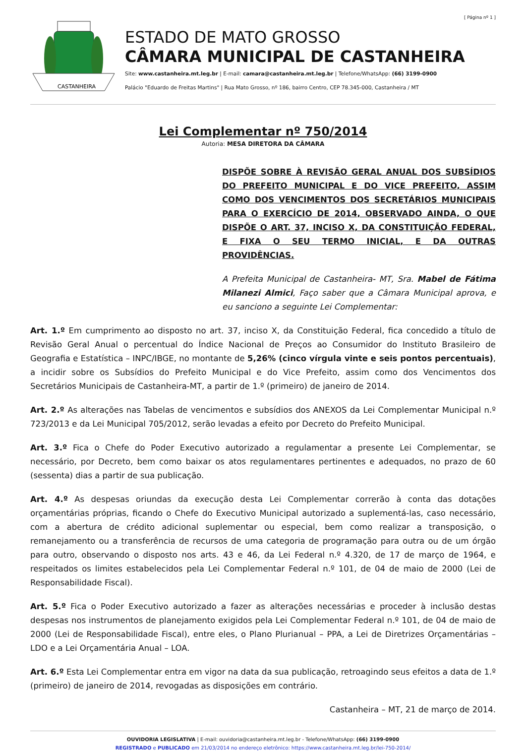[ Página nº 1 ]
CASTANHEIRA
ESTADO DE MATO GROSSO
CÂMARA MUNICIPAL DE CASTANHEIRA
Site: www.castanheira.mt.leg.br | E-mail: camara@castanheira.mt.leg.br | Telefone/WhatsApp: (66) 3199-0900
Palácio "Eduardo de Freitas Martins" | Rua Mato Grosso, nº 186, bairro Centro, CEP 78.345-000, Castanheira / MT
Lei Complementar nº 750/2014
Autoria: MESA DIRETORA DA CÂMARA
DISPÕE SOBRE À REVISÃO GERAL ANUAL DOS SUBSÍDIOS DO PREFEITO MUNICIPAL E DO VICE PREFEITO, ASSIM COMO DOS VENCIMENTOS DOS SECRETÁRIOS MUNICIPAIS PARA O EXERCÍCIO DE 2014, OBSERVADO AINDA, O QUE DISPÕE O ART. 37, INCISO X, DA CONSTITUIÇÃO FEDERAL, E FIXA O SEU TERMO INICIAL, E DA OUTRAS PROVIDÊNCIAS.
A Prefeita Municipal de Castanheira- MT, Sra. Mabel de Fátima Milanezi Almici, Faço saber que a Câmara Municipal aprova, e eu sanciono a seguinte Lei Complementar:
Art. 1.º Em cumprimento ao disposto no art. 37, inciso X, da Constituição Federal, fica concedido a título de Revisão Geral Anual o percentual do Índice Nacional de Preços ao Consumidor do Instituto Brasileiro de Geografia e Estatística – INPC/IBGE, no montante de 5,26% (cinco vírgula vinte e seis pontos percentuais), a incidir sobre os Subsídios do Prefeito Municipal e do Vice Prefeito, assim como dos Vencimentos dos Secretários Municipais de Castanheira-MT, a partir de 1.º (primeiro) de janeiro de 2014.
Art. 2.º As alterações nas Tabelas de vencimentos e subsídios dos ANEXOS da Lei Complementar Municipal n.º 723/2013 e da Lei Municipal 705/2012, serão levadas a efeito por Decreto do Prefeito Municipal.
Art. 3.º Fica o Chefe do Poder Executivo autorizado a regulamentar a presente Lei Complementar, se necessário, por Decreto, bem como baixar os atos regulamentares pertinentes e adequados, no prazo de 60 (sessenta) dias a partir de sua publicação.
Art. 4.º As despesas oriundas da execução desta Lei Complementar correrão à conta das dotações orçamentárias próprias, ficando o Chefe do Executivo Municipal autorizado a suplementá-las, caso necessário, com a abertura de crédito adicional suplementar ou especial, bem como realizar a transposição, o remanejamento ou a transferência de recursos de uma categoria de programação para outra ou de um órgão para outro, observando o disposto nos arts. 43 e 46, da Lei Federal n.º 4.320, de 17 de março de 1964, e respeitados os limites estabelecidos pela Lei Complementar Federal n.º 101, de 04 de maio de 2000 (Lei de Responsabilidade Fiscal).
Art. 5.º Fica o Poder Executivo autorizado a fazer as alterações necessárias e proceder à inclusão destas despesas nos instrumentos de planejamento exigidos pela Lei Complementar Federal n.º 101, de 04 de maio de 2000 (Lei de Responsabilidade Fiscal), entre eles, o Plano Plurianual – PPA, a Lei de Diretrizes Orçamentárias – LDO e a Lei Orçamentária Anual – LOA.
Art. 6.º Esta Lei Complementar entra em vigor na data da sua publicação, retroagindo seus efeitos a data de 1.º (primeiro) de janeiro de 2014, revogadas as disposições em contrário.
Castanheira – MT, 21 de março de 2014.
OUVIDORIA LEGISLATIVA | E-mail: ouvidoria@castanheira.mt.leg.br - Telefone/WhatsApp: (66) 3199-0900
REGISTRADO e PUBLICADO em 21/03/2014 no endereço eletrônico: https://www.castanheira.mt.leg.br/lei-750-2014/